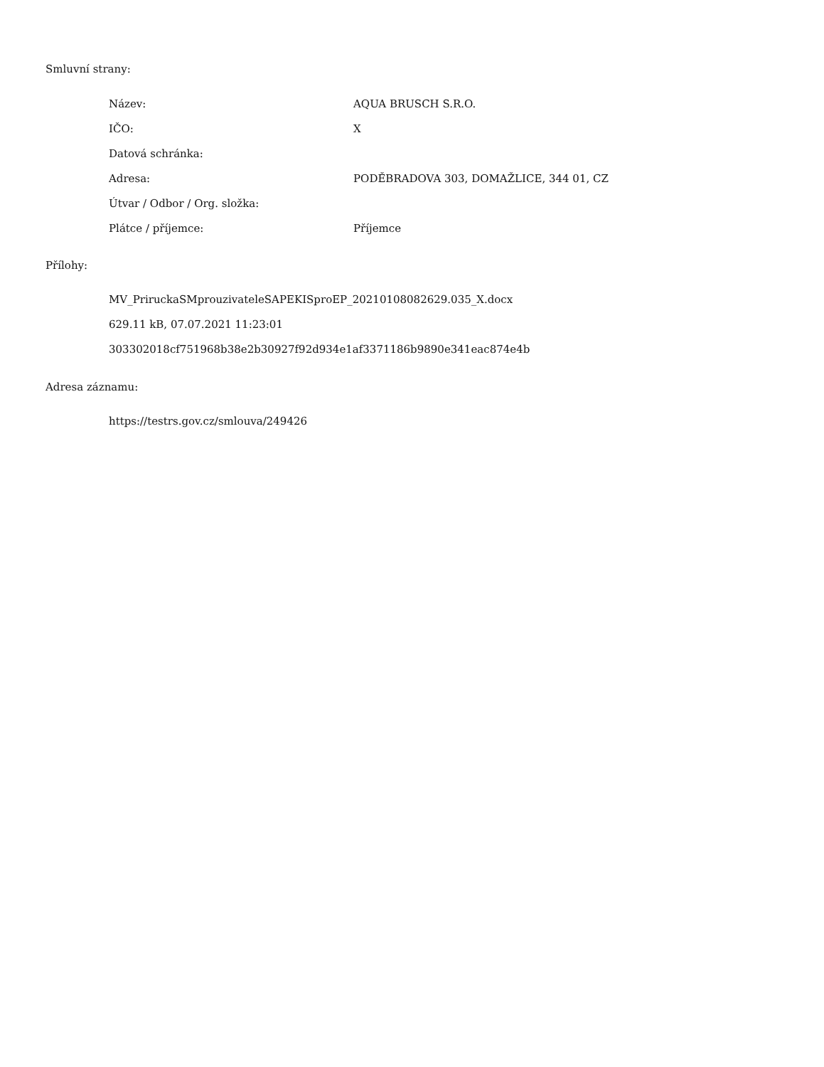Smluvní strany:
| Název: | AQUA BRUSCH S.R.O. |
| IČO: | X |
| Datová schránka: | |
| Adresa: | PODĚBRADOVA 303, DOMAŽLICE, 344 01, CZ |
| Útvar / Odbor / Org. složka: | |
| Plátce / příjemce: | Příjemce |
Přílohy:
MV_PriruckaSMprouzivateleSAPEKISproEP_20210108082629.035_X.docx
629.11 kB, 07.07.2021 11:23:01
303302018cf751968b38e2b30927f92d934e1af3371186b9890e341eac874e4b
Adresa záznamu:
https://testrs.gov.cz/smlouva/249426